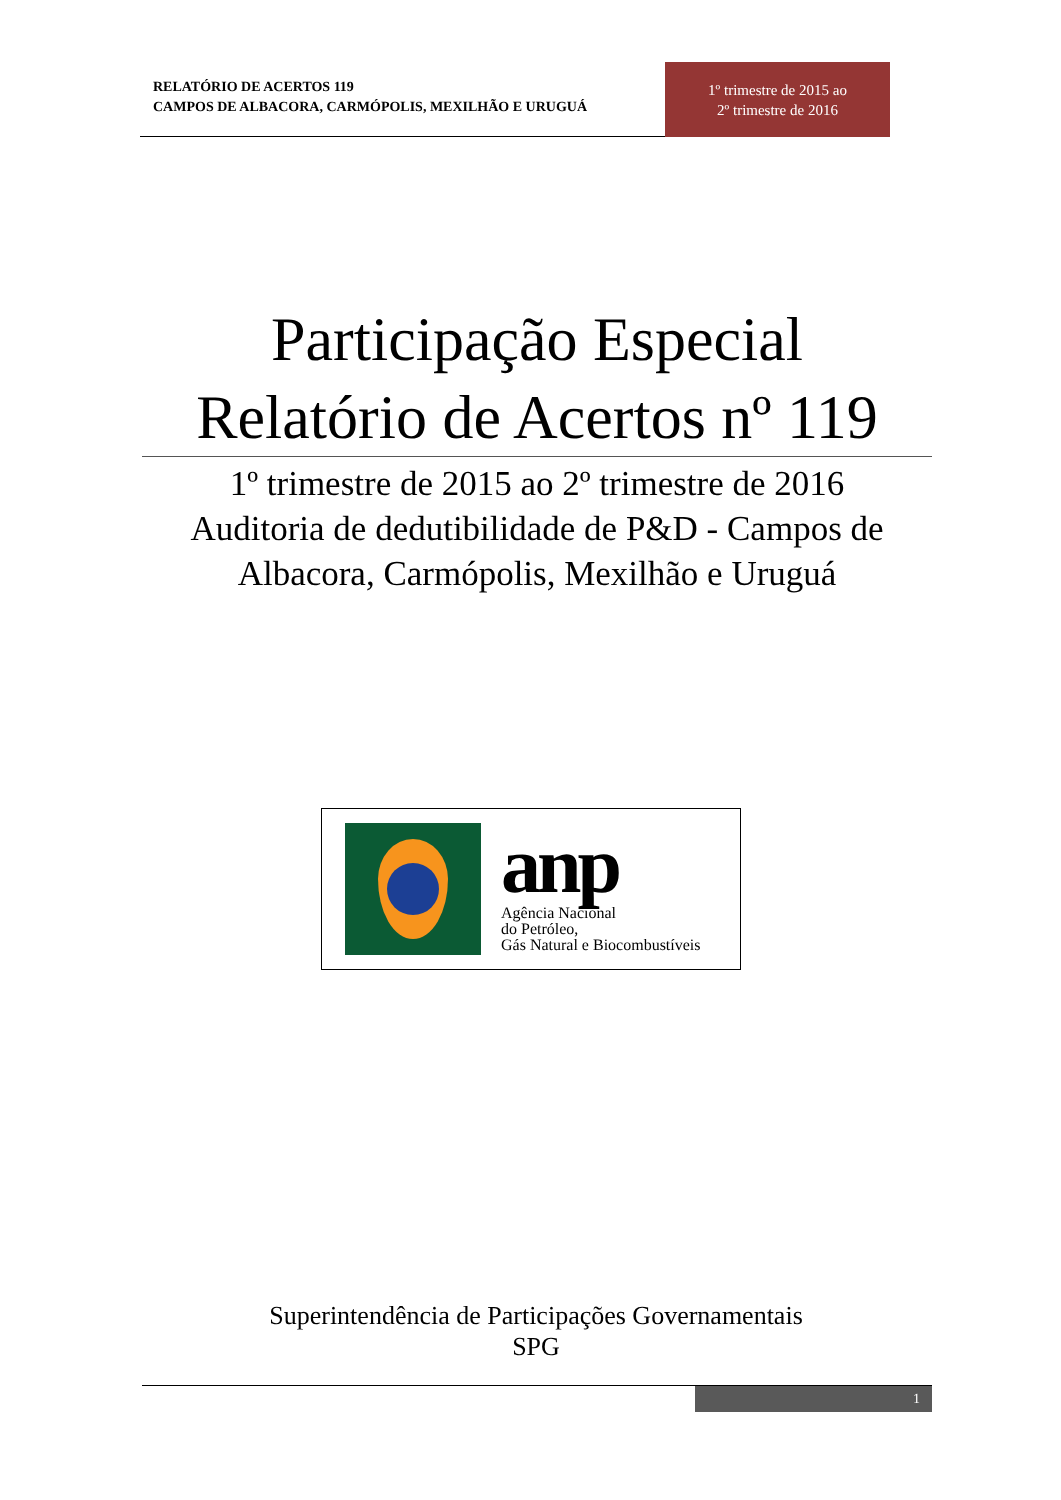RELATÓRIO DE ACERTOS 119
CAMPOS DE ALBACORA, CARMÓPOLIS, MEXILHÃO E URUGUÁ
1º trimestre de 2015 ao
2º trimestre de 2016
Participação Especial
Relatório de Acertos nº 119
1º trimestre de 2015 ao 2º trimestre de 2016
Auditoria de dedutibilidade de P&D - Campos de Albacora, Carmópolis, Mexilhão e Uruguá
anp
Agência Nacional
do Petróleo,
Gás Natural e Biocombustíveis
Superintendência de Participações Governamentais
SPG
1